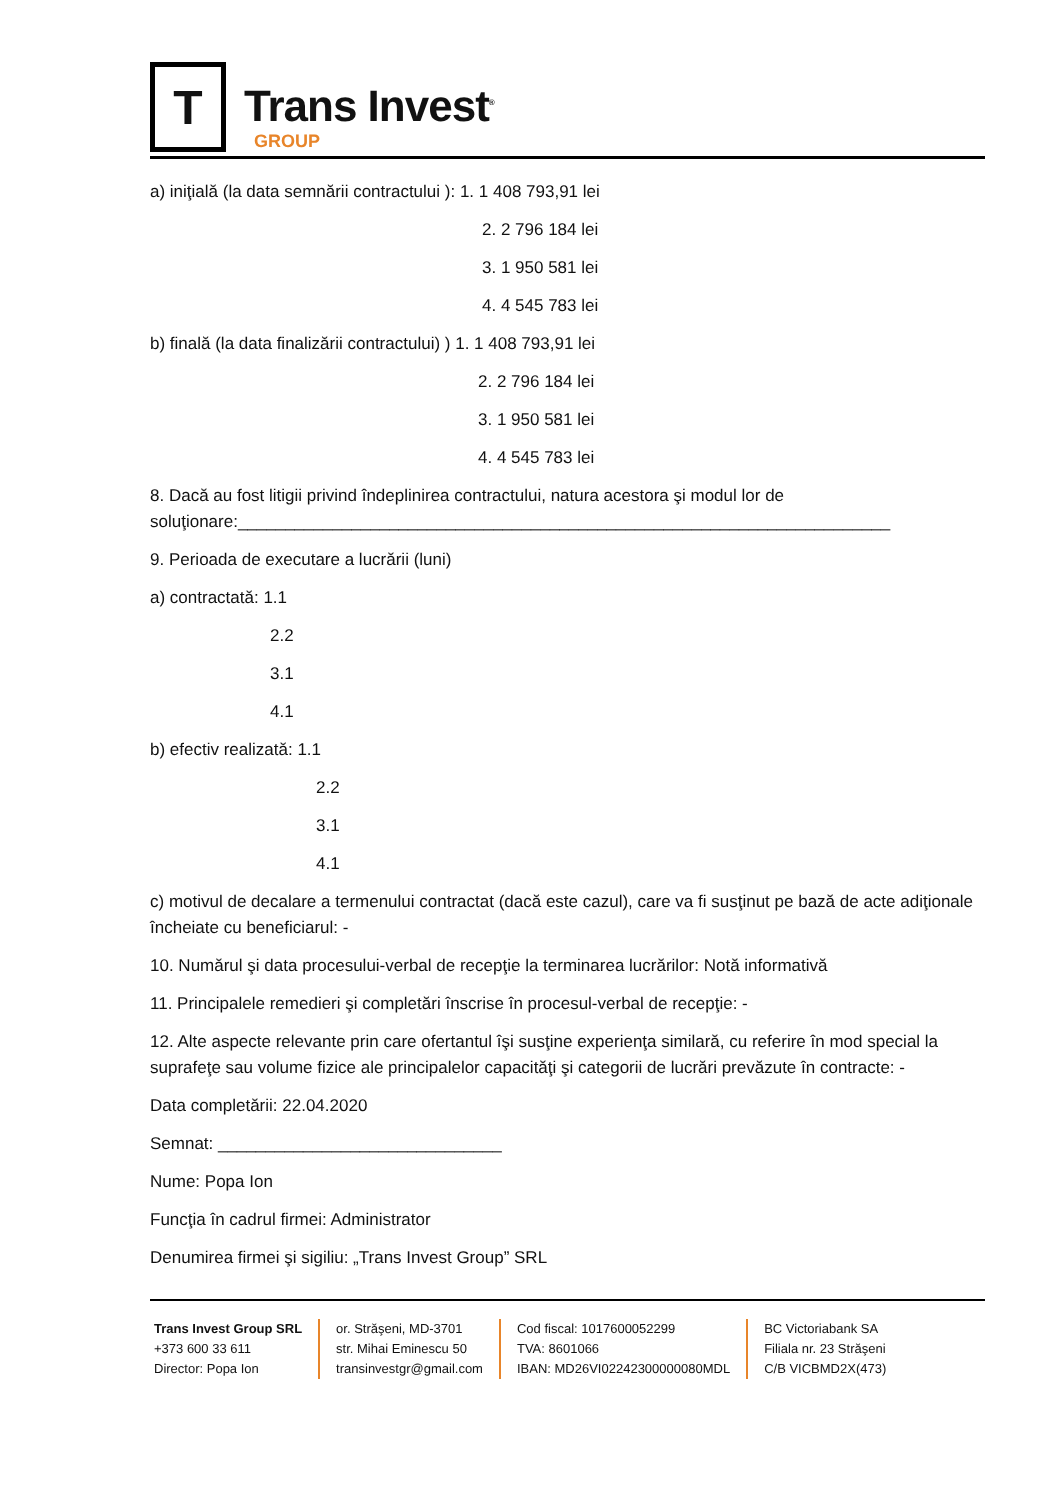T
Trans Invest<sup>®</sup>
GROUP
a) iniţială (la data semnării contractului ): 1. 1 408 793,91 lei
2. 2 796 184 lei
3. 1 950 581 lei
4. 4 545 783 lei
b) finală (la data finalizării contractului) ) 1. 1 408 793,91 lei
2. 2 796 184 lei
3. 1 950 581 lei
4. 4 545 783 lei
8. Dacă au fost litigii privind îndeplinirea contractului, natura acestora şi modul lor de soluţionare:_____________________________________________________________________
9. Perioada de executare a lucrării (luni)
a) contractată: 1.1
2.2
3.1
4.1
b) efectiv realizată: 1.1
2.2
3.1
4.1
c) motivul de decalare a termenului contractat (dacă este cazul), care va fi susţinut pe bază de acte adiţionale încheiate cu beneficiarul: -
10. Numărul şi data procesului-verbal de recepţie la terminarea lucrărilor: Notă informativă
11. Principalele remedieri şi completări înscrise în procesul-verbal de recepţie: -
12. Alte aspecte relevante prin care ofertantul îşi susţine experienţa similară, cu referire în mod special la suprafeţe sau volume fizice ale principalelor capacităţi şi categorii de lucrări prevăzute în contracte: -
Data completării: 22.04.2020
Semnat: ______________________________
Nume: Popa Ion
Funcţia în cadrul firmei: Administrator
Denumirea firmei şi sigiliu: „Trans Invest Group” SRL
Trans Invest Group SRL
+373 600 33 611
Director: Popa Ion
or. Străşeni, MD-3701
str. Mihai Eminescu 50
transinvestgr@gmail.com
Cod fiscal: 1017600052299
TVA: 8601066
IBAN: MD26VI02242300000080MDL
BC Victoriabank SA
Filiala nr. 23 Străşeni
C/B VICBMD2X(473)